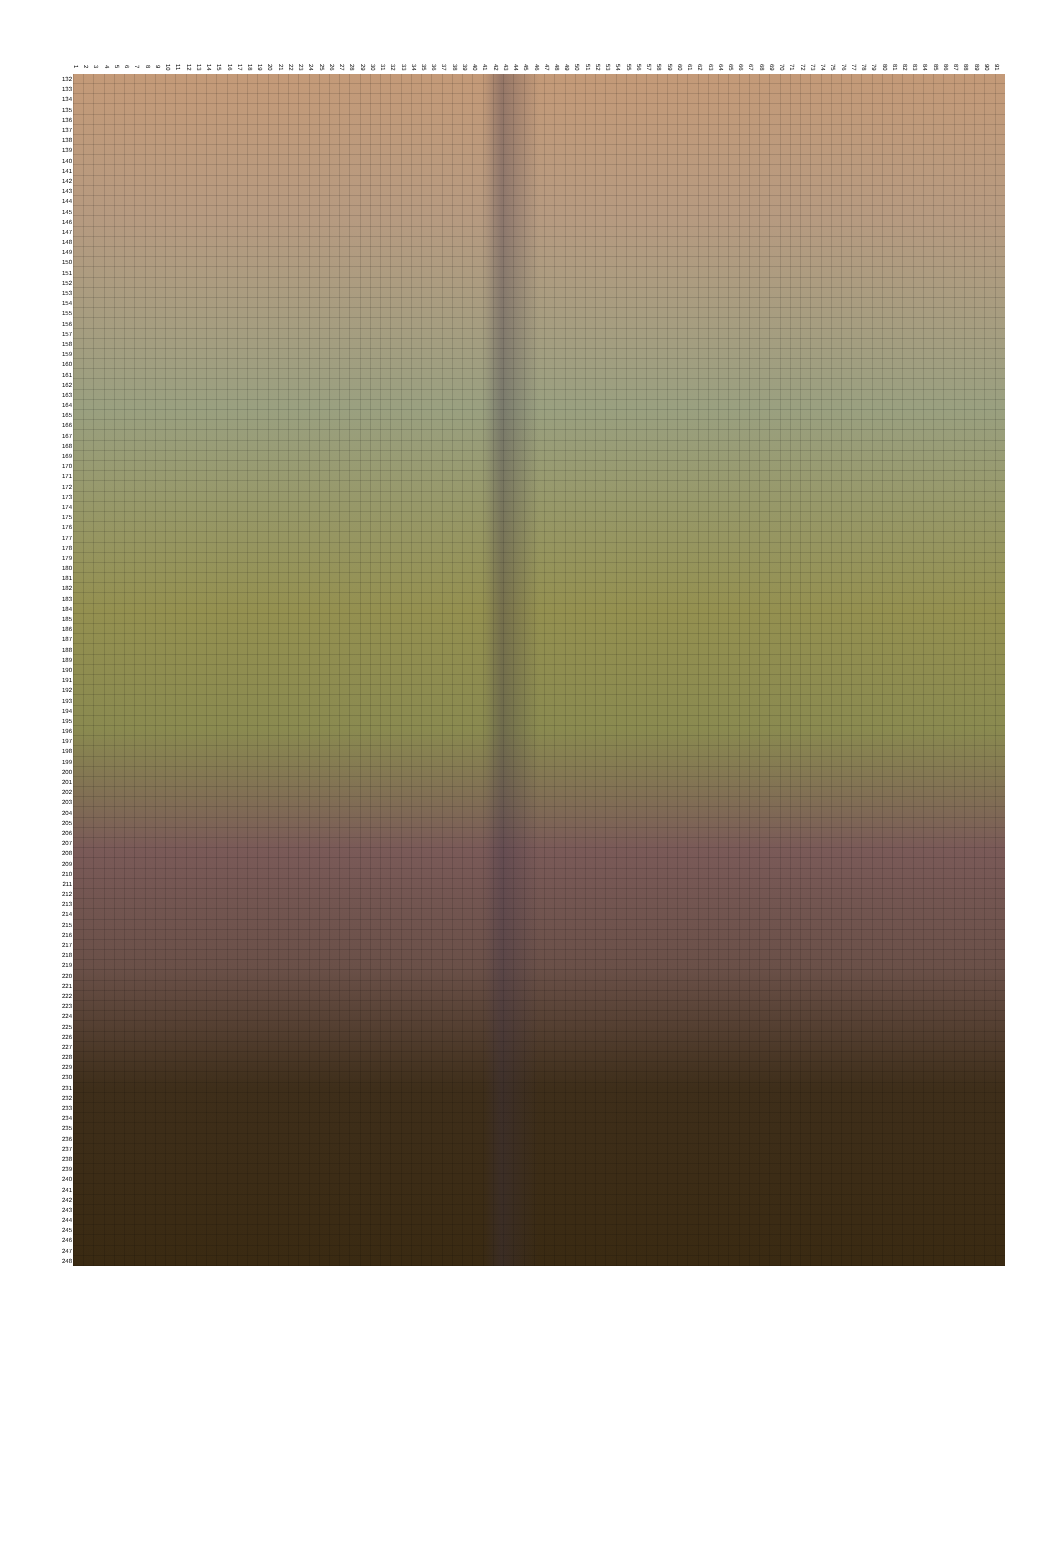| | 1 | 2 | 3 | 4 | 5 | 6 | 7 | 8 | 9 | 10 | 11 | 12 | 13 | 14 | 15 | 16 | 17 | 18 | 19 | 20 | 21 | 22 | 23 | 24 | 25 | 26 | 27 | 28 | 29 | 30 | 31 | 32 | 33 | 34 | 35 | 36 | 37 | 38 | 39 | 40 | 41 | 42 | 43 | 44 | 45 | 46 | 47 | 48 | 49 | 50 | 51 | 52 | 53 | 54 | 55 | 56 | 57 | 58 | 59 | 60 | 61 | 62 | 63 | 64 | 65 | 66 | 67 | 68 | 69 | 70 | 71 | 72 | 73 | 74 | 75 | 76 | 77 | 78 | 79 | 80 | 81 | 82 | 83 | 84 | 85 | 86 | 87 | 88 | 89 | 90 | 91 |
| --- | --- | --- | --- | --- | --- | --- | --- | --- | --- | --- | --- | --- | --- | --- | --- | --- | --- | --- | --- | --- | --- | --- | --- | --- | --- | --- | --- | --- | --- | --- | --- | --- | --- | --- | --- | --- | --- | --- | --- | --- | --- | --- | --- | --- | --- | --- | --- | --- | --- | --- | --- | --- | --- | --- | --- | --- | --- | --- | --- | --- | --- | --- | --- | --- | --- | --- | --- | --- | --- | --- | --- | --- | --- | --- | --- | --- | --- | --- | --- | --- | --- | --- | --- | --- | --- | --- | --- | --- | --- | --- | --- |
| 132 | | | | | | | | | | | | | | | | | | | | | | | | | | | | | | | | | | | | | | | | | | | | | | | | | | | | | | | | | | | | | | | | | | | | | | | | | | | | | | | | | | | | | | | | | | | |
| 133 | | | | | | | | | | | | | | | | | | | | | | | | | | | | | | | | | | | | | | | | | | | | | | | | | | | | | | | | | | | | | | | | | | | | | | | | | | | | | | | | | | | | | | | | | | | |
| 134 | | | | | | | | | | | | | | | | | | | | | | | | | | | | | | | | | | | | | | | | | | | | | | | | | | | | | | | | | | | | | | | | | | | | | | | | | | | | | | | | | | | | | | | | | | | |
| 135 | | | | | | | | | | | | | | | | | | | | | | | | | | | | | | | | | | | | | | | | | | | | | | | | | | | | | | | | | | | | | | | | | | | | | | | | | | | | | | | | | | | | | | | | | | | |
| 136 | | | | | | | | | | | | | | | | | | | | | | | | | | | | | | | | | | | | | | | | | | | | | | | | | | | | | | | | | | | | | | | | | | | | | | | | | | | | | | | | | | | | | | | | | | | |
| 137 | | | | | | | | | | | | | | | | | | | | | | | | | | | | | | | | | | | | | | | | | | | | | | | | | | | | | | | | | | | | | | | | | | | | | | | | | | | | | | | | | | | | | | | | | | | |
| 138 | | | | | | | | | | | | | | | | | | | | | | | | | | | | | | | | | | | | | | | | | | | | | | | | | | | | | | | | | | | | | | | | | | | | | | | | | | | | | | | | | | | | | | | | | | | |
| 139 | | | | | | | | | | | | | | | | | | | | | | | | | | | | | | | | | | | | | | | | | | | | | | | | | | | | | | | | | | | | | | | | | | | | | | | | | | | | | | | | | | | | | | | | | | | |
| 140 | | | | | | | | | | | | | | | | | | | | | | | | | | | | | | | | | | | | | | | | | | | | | | | | | | | | | | | | | | | | | | | | | | | | | | | | | | | | | | | | | | | | | | | | | | | |
| 141 | | | | | | | | | | | | | | | | | | | | | | | | | | | | | | | | | | | | | | | | | | | | | | | | | | | | | | | | | | | | | | | | | | | | | | | | | | | | | | | | | | | | | | | | | | | |
| 142 | | | | | | | | | | | | | | | | | | | | | | | | | | | | | | | | | | | | | | | | | | | | | | | | | | | | | | | | | | | | | | | | | | | | | | | | | | | | | | | | | | | | | | | | | | | |
| 143 | | | | | | | | | | | | | | | | | | | | | | | | | | | | | | | | | | | | | | | | | | | | | | | | | | | | | | | | | | | | | | | | | | | | | | | | | | | | | | | | | | | | | | | | | | | |
| 144 | | | | | | | | | | | | | | | | | | | | | | | | | | | | | | | | | | | | | | | | | | | | | | | | | | | | | | | | | | | | | | | | | | | | | | | | | | | | | | | | | | | | | | | | | | | |
| 145 | | | | | | | | | | | | | | | | | | | | | | | | | | | | | | | | | | | | | | | | | | | | | | | | | | | | | | | | | | | | | | | | | | | | | | | | | | | | | | | | | | | | | | | | | | | |
| 146 | | | | | | | | | | | | | | | | | | | | | | | | | | | | | | | | | | | | | | | | | | | | | | | | | | | | | | | | | | | | | | | | | | | | | | | | | | | | | | | | | | | | | | | | | | | |
| 147 | | | | | | | | | | | | | | | | | | | | | | | | | | | | | | | | | | | | | | | | | | | | | | | | | | | | | | | | | | | | | | | | | | | | | | | | | | | | | | | | | | | | | | | | | | | |
| 148 | | | | | | | | | | | | | | | | | | | | | | | | | | | | | | | | | | | | | | | | | | | | | | | | | | | | | | | | | | | | | | | | | | | | | | | | | | | | | | | | | | | | | | | | | | | |
| 149 | | | | | | | | | | | | | | | | | | | | | | | | | | | | | | | | | | | | | | | | | | | | | | | | | | | | | | | | | | | | | | | | | | | | | | | | | | | | | | | | | | | | | | | | | | | |
| 150 | | | | | | | | | | | | | | | | | | | | | | | | | | | | | | | | | | | | | | | | | | | | | | | | | | | | | | | | | | | | | | | | | | | | | | | | | | | | | | | | | | | | | | | | | | | |
| 151 | | | | | | | | | | | | | | | | | | | | | | | | | | | | | | | | | | | | | | | | | | | | | | | | | | | | | | | | | | | | | | | | | | | | | | | | | | | | | | | | | | | | | | | | | | | |
| 152 | | | | | | | | | | | | | | | | | | | | | | | | | | | | | | | | | | | | | | | | | | | | | | | | | | | | | | | | | | | | | | | | | | | | | | | | | | | | | | | | | | | | | | | | | | | |
| 153 | | | | | | | | | | | | | | | | | | | | | | | | | | | | | | | | | | | | | | | | | | | | | | | | | | | | | | | | | | | | | | | | | | | | | | | | | | | | | | | | | | | | | | | | | | | |
| 154 | | | | | | | | | | | | | | | | | | | | | | | | | | | | | | | | | | | | | | | | | | | | | | | | | | | | | | | | | | | | | | | | | | | | | | | | | | | | | | | | | | | | | | | | | | | |
| 155 | | | | | | | | | | | | | | | | | | | | | | | | | | | | | | | | | | | | | | | | | | | | | | | | | | | | | | | | | | | | | | | | | | | | | | | | | | | | | | | | | | | | | | | | | | | |
| 156 | | | | | | | | | | | | | | | | | | | | | | | | | | | | | | | | | | | | | | | | | | | | | | | | | | | | | | | | | | | | | | | | | | | | | | | | | | | | | | | | | | | | | | | | | | | |
| 157 | | | | | | | | | | | | | | | | | | | | | | | | | | | | | | | | | | | | | | | | | | | | | | | | | | | | | | | | | | | | | | | | | | | | | | | | | | | | | | | | | | | | | | | | | | | |
| 158 | | | | | | | | | | | | | | | | | | | | | | | | | | | | | | | | | | | | | | | | | | | | | | | | | | | | | | | | | | | | | | | | | | | | | | | | | | | | | | | | | | | | | | | | | | | |
| 159 | | | | | | | | | | | | | | | | | | | | | | | | | | | | | | | | | | | | | | | | | | | | | | | | | | | | | | | | | | | | | | | | | | | | | | | | | | | | | | | | | | | | | | | | | | | |
| 160 | | | | | | | | | | | | | | | | | | | | | | | | | | | | | | | | | | | | | | | | | | | | | | | | | | | | | | | | | | | | | | | | | | | | | | | | | | | | | | | | | | | | | | | | | | | |
| 161 | | | | | | | | | | | | | | | | | | | | | | | | | | | | | | | | | | | | | | | | | | | | | | | | | | | | | | | | | | | | | | | | | | | | | | | | | | | | | | | | | | | | | | | | | | | |
| 162 | | | | | | | | | | | | | | | | | | | | | | | | | | | | | | | | | | | | | | | | | | | | | | | | | | | | | | | | | | | | | | | | | | | | | | | | | | | | | | | | | | | | | | | | | | | |
| 163 | | | | | | | | | | | | | | | | | | | | | | | | | | | | | | | | | | | | | | | | | | | | | | | | | | | | | | | | | | | | | | | | | | | | | | | | | | | | | | | | | | | | | | | | | | | |
| 164 | | | | | | | | | | | | | | | | | | | | | | | | | | | | | | | | | | | | | | | | | | | | | | | | | | | | | | | | | | | | | | | | | | | | | | | | | | | | | | | | | | | | | | | | | | | |
| 165 | | | | | | | | | | | | | | | | | | | | | | | | | | | | | | | | | | | | | | | | | | | | | | | | | | | | | | | | | | | | | | | | | | | | | | | | | | | | | | | | | | | | | | | | | | | |
| 166 | | | | | | | | | | | | | | | | | | | | | | | | | | | | | | | | | | | | | | | | | | | | | | | | | | | | | | | | | | | | | | | | | | | | | | | | | | | | | | | | | | | | | | | | | | | |
| 167 | | | | | | | | | | | | | | | | | | | | | | | | | | | | | | | | | | | | | | | | | | | | | | | | | | | | | | | | | | | | | | | | | | | | | | | | | | | | | | | | | | | | | | | | | | | |
| 168 | | | | | | | | | | | | | | | | | | | | | | | | | | | | | | | | | | | | | | | | | | | | | | | | | | | | | | | | | | | | | | | | | | | | | | | | | | | | | | | | | | | | | | | | | | | |
| 169 | | | | | | | | | | | | | | | | | | | | | | | | | | | | | | | | | | | | | | | | | | | | | | | | | | | | | | | | | | | | | | | | | | | | | | | | | | | | | | | | | | | | | | | | | | | |
| 170 | | | | | | | | | | | | | | | | | | | | | | | | | | | | | | | | | | | | | | | | | | | | | | | | | | | | | | | | | | | | | | | | | | | | | | | | | | | | | | | | | | | | | | | | | | | |
| 171 | | | | | | | | | | | | | | | | | | | | | | | | | | | | | | | | | | | | | | | | | | | | | | | | | | | | | | | | | | | | | | | | | | | | | | | | | | | | | | | | | | | | | | | | | | | |
| 172 | | | | | | | | | | | | | | | | | | | | | | | | | | | | | | | | | | | | | | | | | | | | | | | | | | | | | | | | | | | | | | | | | | | | | | | | | | | | | | | | | | | | | | | | | | | |
| 173 | | | | | | | | | | | | | | | | | | | | | | | | | | | | | | | | | | | | | | | | | | | | | | | | | | | | | | | | | | | | | | | | | | | | | | | | | | | | | | | | | | | | | | | | | | | |
| 174 | | | | | | | | | | | | | | | | | | | | | | | | | | | | | | | | | | | | | | | | | | | | | | | | | | | | | | | | | | | | | | | | | | | | | | | | | | | | | | | | | | | | | | | | | | | |
| 175 | | | | | | | | | | | | | | | | | | | | | | | | | | | | | | | | | | | | | | | | | | | | | | | | | | | | | | | | | | | | | | | | | | | | | | | | | | | | | | | | | | | | | | | | | | | |
| 176 | | | | | | | | | | | | | | | | | | | | | | | | | | | | | | | | | | | | | | | | | | | | | | | | | | | | | | | | | | | | | | | | | | | | | | | | | | | | | | | | | | | | | | | | | | | |
| 177 | | | | | | | | | | | | | | | | | | | | | | | | | | | | | | | | | | | | | | | | | | | | | | | | | | | | | | | | | | | | | | | | | | | | | | | | | | | | | | | | | | | | | | | | | | | |
| 178 | | | | | | | | | | | | | | | | | | | | | | | | | | | | | | | | | | | | | | | | | | | | | | | | | | | | | | | | | | | | | | | | | | | | | | | | | | | | | | | | | | | | | | | | | | | |
| 179 | | | | | | | | | | | | | | | | | | | | | | | | | | | | | | | | | | | | | | | | | | | | | | | | | | | | | | | | | | | | | | | | | | | | | | | | | | | | | | | | | | | | | | | | | | | |
| 180 | | | | | | | | | | | | | | | | | | | | | | | | | | | | | | | | | | | | | | | | | | | | | | | | | | | | | | | | | | | | | | | | | | | | | | | | | | | | | | | | | | | | | | | | | | | |
| 181 | | | | | | | | | | | | | | | | | | | | | | | | | | | | | | | | | | | | | | | | | | | | | | | | | | | | | | | | | | | | | | | | | | | | | | | | | | | | | | | | | | | | | | | | | | | |
| 182 | | | | | | | | | | | | | | | | | | | | | | | | | | | | | | | | | | | | | | | | | | | | | | | | | | | | | | | | | | | | | | | | | | | | | | | | | | | | | | | | | | | | | | | | | | | |
| 183 | | | | | | | | | | | | | | | | | | | | | | | | | | | | | | | | | | | | | | | | | | | | | | | | | | | | | | | | | | | | | | | | | | | | | | | | | | | | | | | | | | | | | | | | | | | |
| 184 | | | | | | | | | | | | | | | | | | | | | | | | | | | | | | | | | | | | | | | | | | | | | | | | | | | | | | | | | | | | | | | | | | | | | | | | | | | | | | | | | | | | | | | | | | | |
| 185 | | | | | | | | | | | | | | | | | | | | | | | | | | | | | | | | | | | | | | | | | | | | | | | | | | | | | | | | | | | | | | | | | | | | | | | | | | | | | | | | | | | | | | | | | | | |
| 186 | | | | | | | | | | | | | | | | | | | | | | | | | | | | | | | | | | | | | | | | | | | | | | | | | | | | | | | | | | | | | | | | | | | | | | | | | | | | | | | | | | | | | | | | | | | |
| 187 | | | | | | | | | | | | | | | | | | | | | | | | | | | | | | | | | | | | | | | | | | | | | | | | | | | | | | | | | | | | | | | | | | | | | | | | | | | | | | | | | | | | | | | | | | | |
| 188 | | | | | | | | | | | | | | | | | | | | | | | | | | | | | | | | | | | | | | | | | | | | | | | | | | | | | | | | | | | | | | | | | | | | | | | | | | | | | | | | | | | | | | | | | | | |
| 189 | | | | | | | | | | | | | | | | | | | | | | | | | | | | | | | | | | | | | | | | | | | | | | | | | | | | | | | | | | | | | | | | | | | | | | | | | | | | | | | | | | | | | | | | | | | |
| 190 | | | | | | | | | | | | | | | | | | | | | | | | | | | | | | | | | | | | | | | | | | | | | | | | | | | | | | | | | | | | | | | | | | | | | | | | | | | | | | | | | | | | | | | | | | | |
| 191 | | | | | | | | | | | | | | | | | | | | | | | | | | | | | | | | | | | | | | | | | | | | | | | | | | | | | | | | | | | | | | | | | | | | | | | | | | | | | | | | | | | | | | | | | | | |
| 192 | | | | | | | | | | | | | | | | | | | | | | | | | | | | | | | | | | | | | | | | | | | | | | | | | | | | | | | | | | | | | | | | | | | | | | | | | | | | | | | | | | | | | | | | | | | |
| 193 | | | | | | | | | | | | | | | | | | | | | | | | | | | | | | | | | | | | | | | | | | | | | | | | | | | | | | | | | | | | | | | | | | | | | | | | | | | | | | | | | | | | | | | | | | | |
| 194 | | | | | | | | | | | | | | | | | | | | | | | | | | | | | | | | | | | | | | | | | | | | | | | | | | | | | | | | | | | | | | | | | | | | | | | | | | | | | | | | | | | | | | | | | | | |
| 195 | | | | | | | | | | | | | | | | | | | | | | | | | | | | | | | | | | | | | | | | | | | | | | | | | | | | | | | | | | | | | | | | | | | | | | | | | | | | | | | | | | | | | | | | | | | |
| 196 | | | | | | | | | | | | | | | | | | | | | | | | | | | | | | | | | | | | | | | | | | | | | | | | | | | | | | | | | | | | | | | | | | | | | | | | | | | | | | | | | | | | | | | | | | | |
| 197 | | | | | | | | | | | | | | | | | | | | | | | | | | | | | | | | | | | | | | | | | | | | | | | | | | | | | | | | | | | | | | | | | | | | | | | | | | | | | | | | | | | | | | | | | | | |
| 198 | | | | | | | | | | | | | | | | | | | | | | | | | | | | | | | | | | | | | | | | | | | | | | | | | | | | | | | | | | | | | | | | | | | | | | | | | | | | | | | | | | | | | | | | | | | |
| 199 | | | | | | | | | | | | | | | | | | | | | | | | | | | | | | | | | | | | | | | | | | | | | | | | | | | | | | | | | | | | | | | | | | | | | | | | | | | | | | | | | | | | | | | | | | | |
| 200 | | | | | | | | | | | | | | | | | | | | | | | | | | | | | | | | | | | | | | | | | | | | | | | | | | | | | | | | | | | | | | | | | | | | | | | | | | | | | | | | | | | | | | | | | | | |
| 201 | | | | | | | | | | | | | | | | | | | | | | | | | | | | | | | | | | | | | | | | | | | | | | | | | | | | | | | | | | | | | | | | | | | | | | | | | | | | | | | | | | | | | | | | | | | |
| 202 | | | | | | | | | | | | | | | | | | | | | | | | | | | | | | | | | | | | | | | | | | | | | | | | | | | | | | | | | | | | | | | | | | | | | | | | | | | | | | | | | | | | | | | | | | | |
| 203 | | | | | | | | | | | | | | | | | | | | | | | | | | | | | | | | | | | | | | | | | | | | | | | | | | | | | | | | | | | | | | | | | | | | | | | | | | | | | | | | | | | | | | | | | | | |
| 204 | | | | | | | | | | | | | | | | | | | | | | | | | | | | | | | | | | | | | | | | | | | | | | | | | | | | | | | | | | | | | | | | | | | | | | | | | | | | | | | | | | | | | | | | | | | |
| 205 | | | | | | | | | | | | | | | | | | | | | | | | | | | | | | | | | | | | | | | | | | | | | | | | | | | | | | | | | | | | | | | | | | | | | | | | | | | | | | | | | | | | | | | | | | | |
| 206 | | | | | | | | | | | | | | | | | | | | | | | | | | | | | | | | | | | | | | | | | | | | | | | | | | | | | | | | | | | | | | | | | | | | | | | | | | | | | | | | | | | | | | | | | | | |
| 207 | | | | | | | | | | | | | | | | | | | | | | | | | | | | | | | | | | | | | | | | | | | | | | | | | | | | | | | | | | | | | | | | | | | | | | | | | | | | | | | | | | | | | | | | | | | |
| 208 | | | | | | | | | | | | | | | | | | | | | | | | | | | | | | | | | | | | | | | | | | | | | | | | | | | | | | | | | | | | | | | | | | | | | | | | | | | | | | | | | | | | | | | | | | | |
| 209 | | | | | | | | | | | | | | | | | | | | | | | | | | | | | | | | | | | | | | | | | | | | | | | | | | | | | | | | | | | | | | | | | | | | | | | | | | | | | | | | | | | | | | | | | | | |
| 210 | | | | | | | | | | | | | | | | | | | | | | | | | | | | | | | | | | | | | | | | | | | | | | | | | | | | | | | | | | | | | | | | | | | | | | | | | | | | | | | | | | | | | | | | | | | |
| 211 | | | | | | | | | | | | | | | | | | | | | | | | | | | | | | | | | | | | | | | | | | | | | | | | | | | | | | | | | | | | | | | | | | | | | | | | | | | | | | | | | | | | | | | | | | | |
| 212 | | | | | | | | | | | | | | | | | | | | | | | | | | | | | | | | | | | | | | | | | | | | | | | | | | | | | | | | | | | | | | | | | | | | | | | | | | | | | | | | | | | | | | | | | | | |
| 213 | | | | | | | | | | | | | | | | | | | | | | | | | | | | | | | | | | | | | | | | | | | | | | | | | | | | | | | | | | | | | | | | | | | | | | | | | | | | | | | | | | | | | | | | | | | |
| 214 | | | | | | | | | | | | | | | | | | | | | | | | | | | | | | | | | | | | | | | | | | | | | | | | | | | | | | | | | | | | | | | | | | | | | | | | | | | | | | | | | | | | | | | | | | | |
| 215 | | | | | | | | | | | | | | | | | | | | | | | | | | | | | | | | | | | | | | | | | | | | | | | | | | | | | | | | | | | | | | | | | | | | | | | | | | | | | | | | | | | | | | | | | | | |
| 216 | | | | | | | | | | | | | | | | | | | | | | | | | | | | | | | | | | | | | | | | | | | | | | | | | | | | | | | | | | | | | | | | | | | | | | | | | | | | | | | | | | | | | | | | | | | |
| 217 | | | | | | | | | | | | | | | | | | | | | | | | | | | | | | | | | | | | | | | | | | | | | | | | | | | | | | | | | | | | | | | | | | | | | | | | | | | | | | | | | | | | | | | | | | | |
| 218 | | | | | | | | | | | | | | | | | | | | | | | | | | | | | | | | | | | | | | | | | | | | | | | | | | | | | | | | | | | | | | | | | | | | | | | | | | | | | | | | | | | | | | | | | | | |
| 219 | | | | | | | | | | | | | | | | | | | | | | | | | | | | | | | | | | | | | | | | | | | | | | | | | | | | | | | | | | | | | | | | | | | | | | | | | | | | | | | | | | | | | | | | | | | |
| 220 | | | | | | | | | | | | | | | | | | | | | | | | | | | | | | | | | | | | | | | | | | | | | | | | | | | | | | | | | | | | | | | | | | | | | | | | | | | | | | | | | | | | | | | | | | | |
| 221 | | | | | | | | | | | | | | | | | | | | | | | | | | | | | | | | | | | | | | | | | | | | | | | | | | | | | | | | | | | | | | | | | | | | | | | | | | | | | | | | | | | | | | | | | | | |
| 222 | | | | | | | | | | | | | | | | | | | | | | | | | | | | | | | | | | | | | | | | | | | | | | | | | | | | | | | | | | | | | | | | | | | | | | | | | | | | | | | | | | | | | | | | | | | |
| 223 | | | | | | | | | | | | | | | | | | | | | | | | | | | | | | | | | | | | | | | | | | | | | | | | | | | | | | | | | | | | | | | | | | | | | | | | | | | | | | | | | | | | | | | | | | | |
| 224 | | | | | | | | | | | | | | | | | | | | | | | | | | | | | | | | | | | | | | | | | | | | | | | | | | | | | | | | | | | | | | | | | | | | | | | | | | | | | | | | | | | | | | | | | | | |
| 225 | | | | | | | | | | | | | | | | | | | | | | | | | | | | | | | | | | | | | | | | | | | | | | | | | | | | | | | | | | | | | | | | | | | | | | | | | | | | | | | | | | | | | | | | | | | |
| 226 | | | | | | | | | | | | | | | | | | | | | | | | | | | | | | | | | | | | | | | | | | | | | | | | | | | | | | | | | | | | | | | | | | | | | | | | | | | | | | | | | | | | | | | | | | | |
| 227 | | | | | | | | | | | | | | | | | | | | | | | | | | | | | | | | | | | | | | | | | | | | | | | | | | | | | | | | | | | | | | | | | | | | | | | | | | | | | | | | | | | | | | | | | | | |
| 228 | | | | | | | | | | | | | | | | | | | | | | | | | | | | | | | | | | | | | | | | | | | | | | | | | | | | | | | | | | | | | | | | | | | | | | | | | | | | | | | | | | | | | | | | | | | |
| 229 | | | | | | | | | | | | | | | | | | | | | | | | | | | | | | | | | | | | | | | | | | | | | | | | | | | | | | | | | | | | | | | | | | | | | | | | | | | | | | | | | | | | | | | | | | | |
| 230 | | | | | | | | | | | | | | | | | | | | | | | | | | | | | | | | | | | | | | | | | | | | | | | | | | | | | | | | | | | | | | | | | | | | | | | | | | | | | | | | | | | | | | | | | | | |
| 231 | | | | | | | | | | | | | | | | | | | | | | | | | | | | | | | | | | | | | | | | | | | | | | | | | | | | | | | | | | | | | | | | | | | | | | | | | | | | | | | | | | | | | | | | | | | |
| 232 | | | | | | | | | | | | | | | | | | | | | | | | | | | | | | | | | | | | | | | | | | | | | | | | | | | | | | | | | | | | | | | | | | | | | | | | | | | | | | | | | | | | | | | | | | | |
| 233 | | | | | | | | | | | | | | | | | | | | | | | | | | | | | | | | | | | | | | | | | | | | | | | | | | | | | | | | | | | | | | | | | | | | | | | | | | | | | | | | | | | | | | | | | | | |
| 234 | | | | | | | | | | | | | | | | | | | | | | | | | | | | | | | | | | | | | | | | | | | | | | | | | | | | | | | | | | | | | | | | | | | | | | | | | | | | | | | | | | | | | | | | | | | |
| 235 | | | | | | | | | | | | | | | | | | | | | | | | | | | | | | | | | | | | | | | | | | | | | | | | | | | | | | | | | | | | | | | | | | | | | | | | | | | | | | | | | | | | | | | | | | | |
| 236 | | | | | | | | | | | | | | | | | | | | | | | | | | | | | | | | | | | | | | | | | | | | | | | | | | | | | | | | | | | | | | | | | | | | | | | | | | | | | | | | | | | | | | | | | | | |
| 237 | | | | | | | | | | | | | | | | | | | | | | | | | | | | | | | | | | | | | | | | | | | | | | | | | | | | | | | | | | | | | | | | | | | | | | | | | | | | | | | | | | | | | | | | | | | |
| 238 | | | | | | | | | | | | | | | | | | | | | | | | | | | | | | | | | | | | | | | | | | | | | | | | | | | | | | | | | | | | | | | | | | | | | | | | | | | | | | | | | | | | | | | | | | | |
| 239 | | | | | | | | | | | | | | | | | | | | | | | | | | | | | | | | | | | | | | | | | | | | | | | | | | | | | | | | | | | | | | | | | | | | | | | | | | | | | | | | | | | | | | | | | | | |
| 240 | | | | | | | | | | | | | | | | | | | | | | | | | | | | | | | | | | | | | | | | | | | | | | | | | | | | | | | | | | | | | | | | | | | | | | | | | | | | | | | | | | | | | | | | | | | |
| 241 | | | | | | | | | | | | | | | | | | | | | | | | | | | | | | | | | | | | | | | | | | | | | | | | | | | | | | | | | | | | | | | | | | | | | | | | | | | | | | | | | | | | | | | | | | | |
| 242 | | | | | | | | | | | | | | | | | | | | | | | | | | | | | | | | | | | | | | | | | | | | | | | | | | | | | | | | | | | | | | | | | | | | | | | | | | | | | | | | | | | | | | | | | | | |
| 243 | | | | | | | | | | | | | | | | | | | | | | | | | | | | | | | | | | | | | | | | | | | | | | | | | | | | | | | | | | | | | | | | | | | | | | | | | | | | | | | | | | | | | | | | | | | |
| 244 | | | | | | | | | | | | | | | | | | | | | | | | | | | | | | | | | | | | | | | | | | | | | | | | | | | | | | | | | | | | | | | | | | | | | | | | | | | | | | | | | | | | | | | | | | | |
| 245 | | | | | | | | | | | | | | | | | | | | | | | | | | | | | | | | | | | | | | | | | | | | | | | | | | | | | | | | | | | | | | | | | | | | | | | | | | | | | | | | | | | | | | | | | | | |
| 246 | | | | | | | | | | | | | | | | | | | | | | | | | | | | | | | | | | | | | | | | | | | | | | | | | | | | | | | | | | | | | | | | | | | | | | | | | | | | | | | | | | | | | | | | | | | |
| 247 | | | | | | | | | | | | | | | | | | | | | | | | | | | | | | | | | | | | | | | | | | | | | | | | | | | | | | | | | | | | | | | | | | | | | | | | | | | | | | | | | | | | | | | | | | | |
| 248 | | | | | | | | | | | | | | | | | | | | | | | | | | | | | | | | | | | | | | | | | | | | | | | | | | | | | | | | | | | | | | | | | | | | | | | | | | | | | | | | | | | | | | | | | | | |